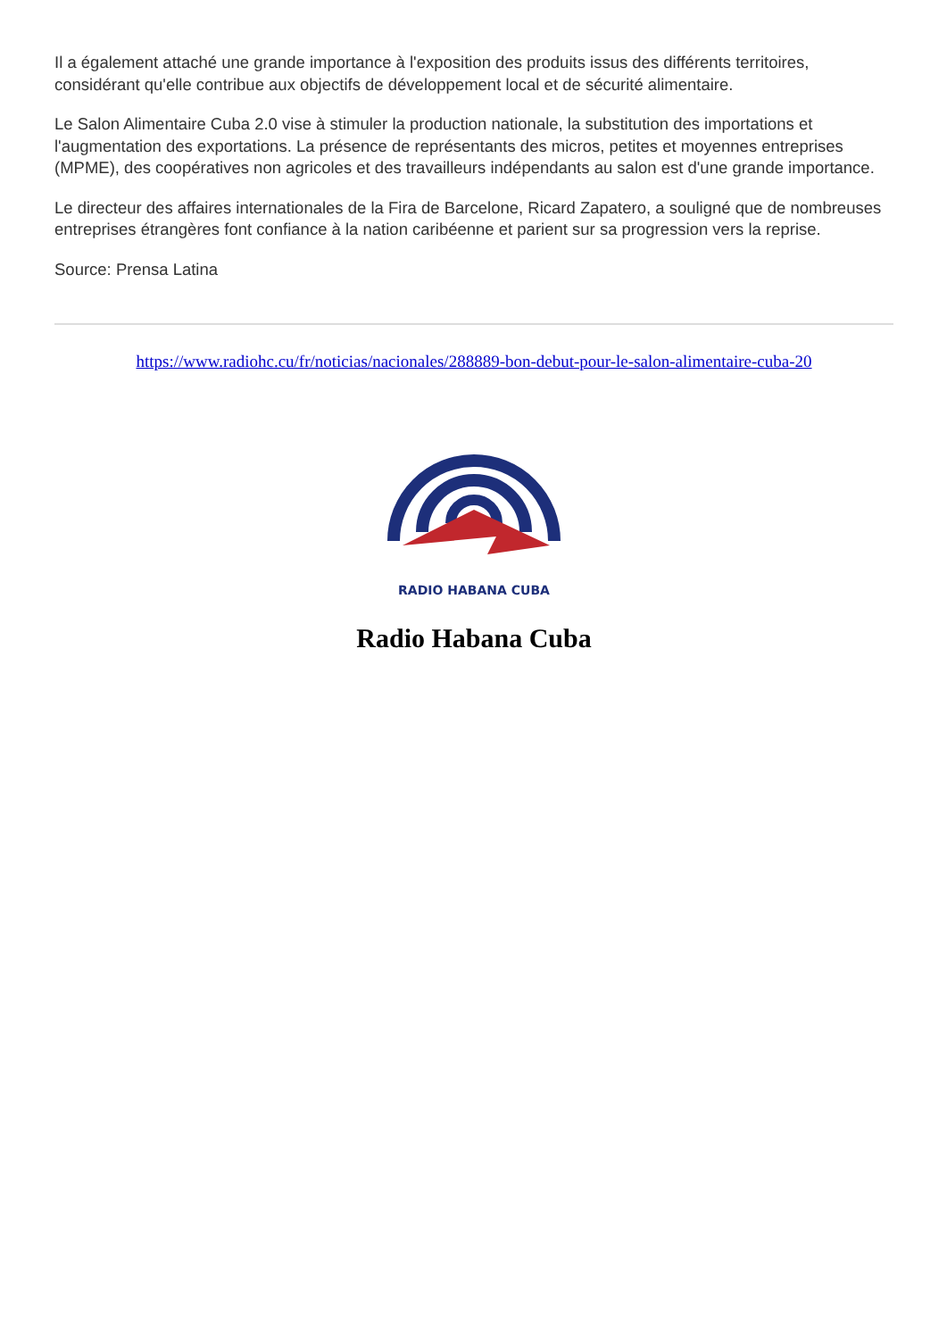Il a également attaché une grande importance à l'exposition des produits issus des différents territoires, considérant qu'elle contribue aux objectifs de développement local et de sécurité alimentaire.
Le Salon Alimentaire Cuba 2.0 vise à stimuler la production nationale, la substitution des importations et l'augmentation des exportations. La présence de représentants des micros, petites et moyennes entreprises (MPME), des coopératives non agricoles et des travailleurs indépendants au salon est d'une grande importance.
Le directeur des affaires internationales de la Fira de Barcelone, Ricard Zapatero, a souligné que de nombreuses entreprises étrangères font confiance à la nation caribéenne et parient sur sa progression vers la reprise.
Source: Prensa Latina
https://www.radiohc.cu/fr/noticias/nacionales/288889-bon-debut-pour-le-salon-alimentaire-cuba-20
RADIO HABANA CUBA
Radio Habana Cuba